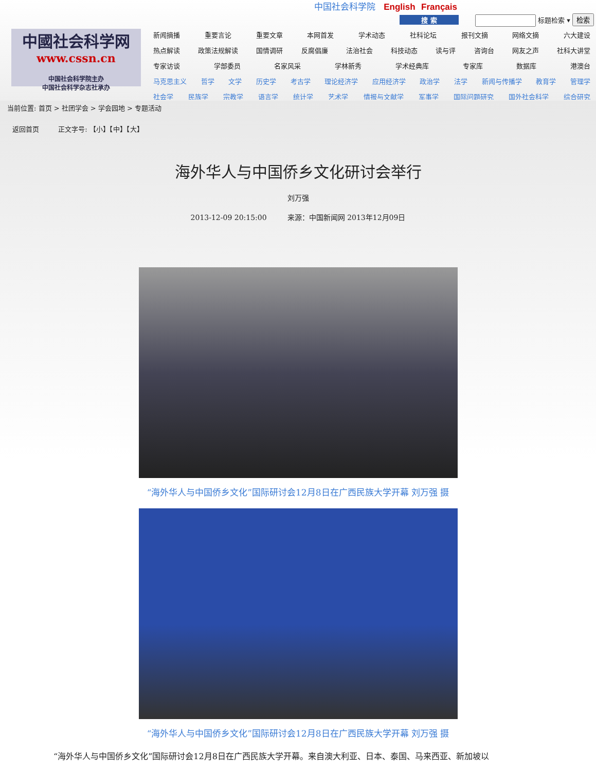中国社会科学院 English Français
搜 索 标题检索 ▾ 检索
中國社会科学网
www.cssn.cn
中国社会科学院主办
中国社会科学杂志社承办
新闻摘播 重要言论 重要文章 本网首发 学术动态 社科论坛 报刊文摘 网络文摘 六大建设
热点解读 政策法规解读 国情调研 反腐倡廉 法治社会 科技动态 读与评 咨询台 网友之声 社科大讲堂
专家访谈 学部委员 名家风采 学林新秀 学术经典库 专家库 数据库 港澳台
马克思主义 哲学 文学 历史学 考古学 理论经济学 应用经济学 政治学 法学 新闻与传播学 教育学 管理学
社会学 民族学 宗教学 语言学 统计学 艺术学 情报与文献学 军事学 国际问题研究 国外社会科学 综合研究
当前位置: 首页 > 社团学会 > 学会园地 > 专题活动
返回首页 正文字号: 【小】【中】【大】
海外华人与中国侨乡文化研讨会举行
刘万强
2013-12-09 20:15:00 来源：中国新闻网 2013年12月09日
“海外华人与中国侨乡文化”国际研讨会12月8日在广西民族大学开幕 刘万强 摄
“海外华人与中国侨乡文化”国际研讨会12月8日在广西民族大学开幕 刘万强 摄
“海外华人与中国侨乡文化”国际研讨会12月8日在广西民族大学开幕。来自澳大利亚、日本、泰国、马来西亚、新加坡以